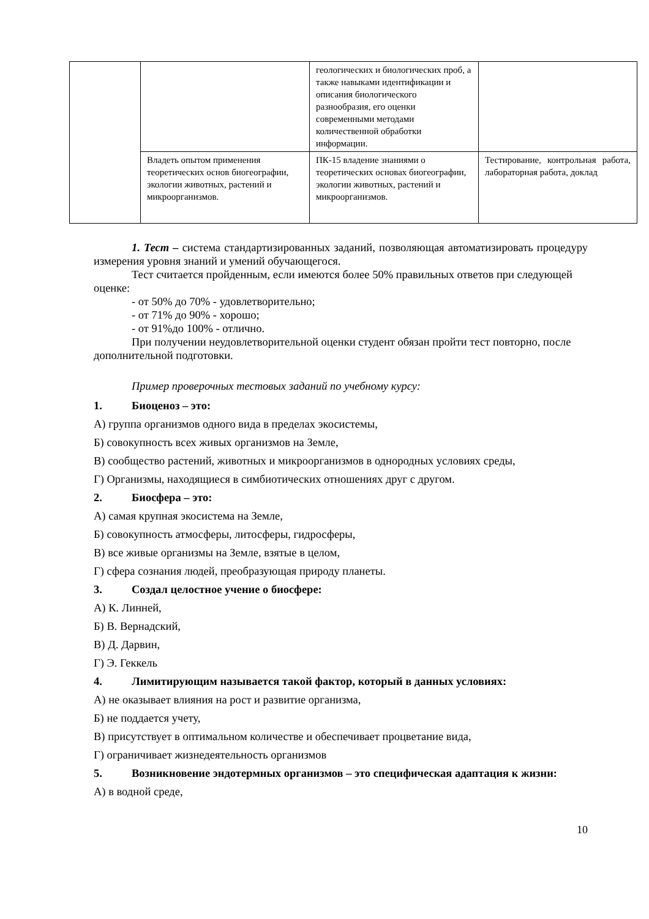| | | геологических и биологических проб, а также навыками идентификации и описания биологического разнообразия, его оценки современными методами количественной обработки информации. | |
| | Владеть опытом применения теоретических основ биогеографии, экологии животных, растений и микроорганизмов. | ПК-15 владение знаниями о теоретических основах биогеографии, экологии животных, растений и микроорганизмов. | Тестирование, контрольная работа, лабораторная работа, доклад |
1. Тест – система стандартизированных заданий, позволяющая автоматизировать процедуру измерения уровня знаний и умений обучающегося.
Тест считается пройденным, если имеются более 50% правильных ответов при следующей оценке:
- от 50% до 70% - удовлетворительно;
- от 71% до 90% - хорошо;
- от 91%до 100% - отлично.
При получении неудовлетворительной оценки студент обязан пройти тест повторно, после дополнительной подготовки.
Пример проверочных тестовых заданий по учебному курсу:
1. Биоценоз – это:
А) группа организмов одного вида в пределах экосистемы,
Б) совокупность всех живых организмов на Земле,
В) сообщество растений, животных и микроорганизмов в однородных условиях среды,
Г) Организмы, находящиеся в симбиотических отношениях друг с другом.
2. Биосфера – это:
А) самая крупная экосистема на Земле,
Б) совокупность атмосферы, литосферы, гидросферы,
В) все живые организмы на Земле, взятые в целом,
Г) сфера сознания людей, преобразующая природу планеты.
3. Создал целостное учение о биосфере:
А) К. Линней,
Б) В. Вернадский,
В) Д. Дарвин,
Г) Э. Геккель
4. Лимитирующим называется такой фактор, который в данных условиях:
А) не оказывает влияния на рост и развитие организма,
Б) не поддается учету,
В) присутствует в оптимальном количестве и обеспечивает процветание вида,
Г) ограничивает жизнедеятельность организмов
5. Возникновение эндотермных организмов – это специфическая адаптация к жизни:
А) в водной среде,
10